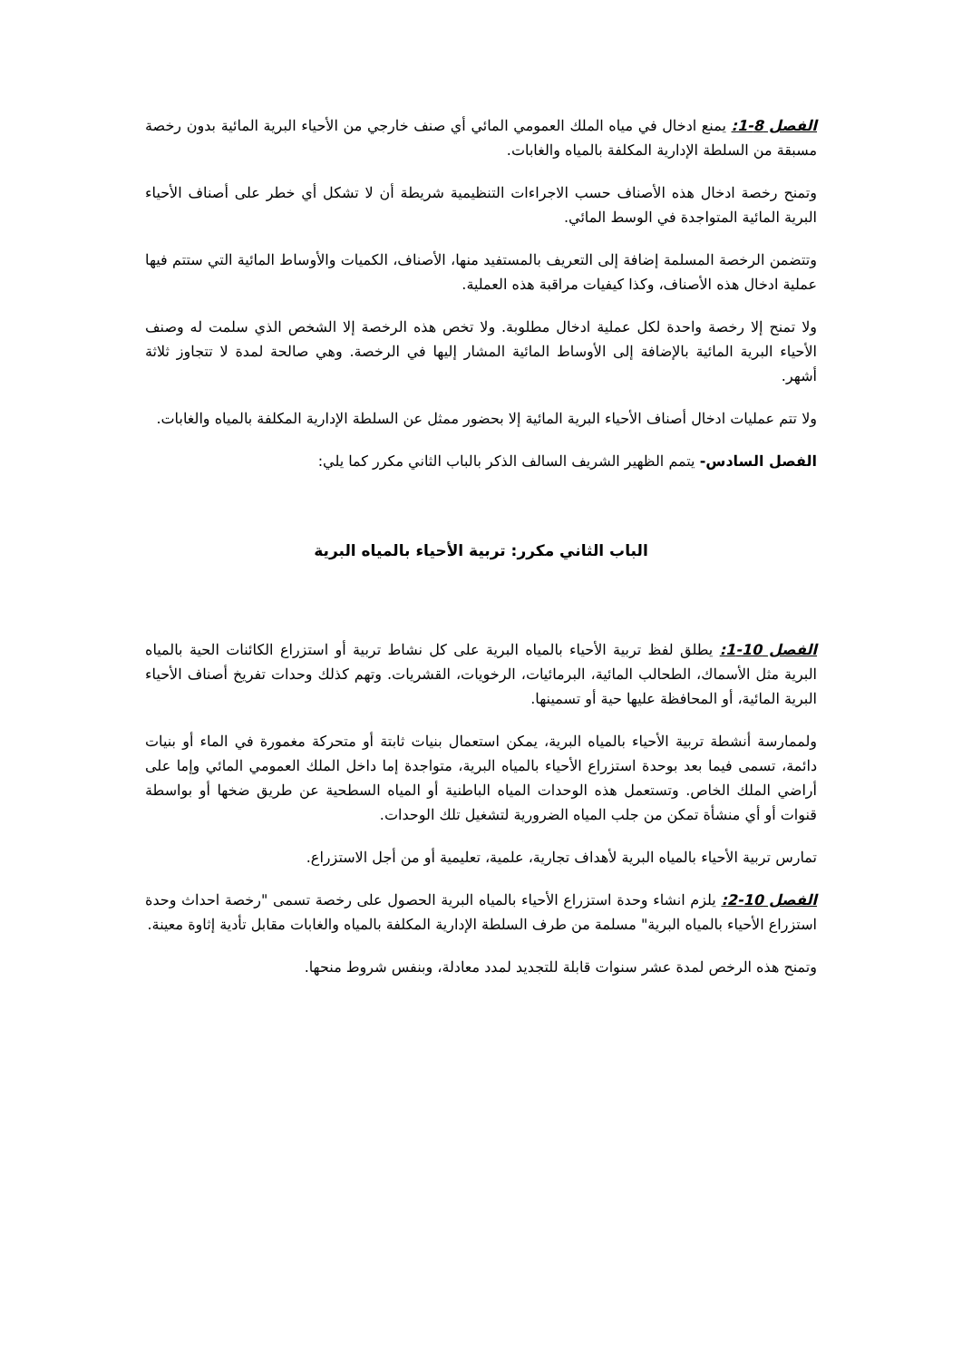الفصل 8-1: يمنع ادخال في مياه الملك العمومي المائي أي صنف خارجي من الأحياء البرية المائية بدون رخصة مسبقة من السلطة الإدارية المكلفة بالمياه والغابات.
وتمنح رخصة ادخال هذه الأصناف حسب الاجراءات التنظيمية شريطة أن لا تشكل أي خطر على أصناف الأحياء البرية المائية المتواجدة في الوسط المائي.
وتتضمن الرخصة المسلمة إضافة إلى التعريف بالمستفيد منها، الأصناف، الكميات والأوساط المائية التي ستتم فيها عملية ادخال هذه الأصناف، وكذا كيفيات مراقبة هذه العملية.
ولا تمنح إلا رخصة واحدة لكل عملية ادخال مطلوبة. ولا تخص هذه الرخصة إلا الشخص الذي سلمت له وصنف الأحياء البرية المائية بالإضافة إلى الأوساط المائية المشار إليها في الرخصة. وهي صالحة لمدة لا تتجاوز ثلاثة أشهر.
ولا تتم عمليات ادخال أصناف الأحياء البرية المائية إلا بحضور ممثل عن السلطة الإدارية المكلفة بالمياه والغابات.
الفصل السادس- يتمم الظهير الشريف السالف الذكر بالباب الثاني مكرر كما يلي:
الباب الثاني مكرر: تربية الأحياء بالمياه البرية
الفصل 10-1: يطلق لفظ تربية الأحياء بالمياه البرية على كل نشاط تربية أو استزراع الكائنات الحية بالمياه البرية مثل الأسماك، الطحالب المائية، البرمائيات، الرخويات، القشريات. وتهم كذلك وحدات تفريخ أصناف الأحياء البرية المائية، أو المحافظة عليها حية أو تسمينها.
ولممارسة أنشطة تربية الأحياء بالمياه البرية، يمكن استعمال بنيات ثابتة أو متحركة مغمورة في الماء أو بنيات دائمة، تسمى فيما بعد بوحدة استزراع الأحياء بالمياه البرية، متواجدة إما داخل الملك العمومي المائي وإما على أراضي الملك الخاص. وتستعمل هذه الوحدات المياه الباطنية أو المياه السطحية عن طريق ضخها أو بواسطة قنوات أو أي منشأة تمكن من جلب المياه الضرورية لتشغيل تلك الوحدات.
تمارس تربية الأحياء بالمياه البرية لأهداف تجارية، علمية، تعليمية أو من أجل الاستزراع.
الفصل 10-2: يلزم انشاء وحدة استزراع الأحياء بالمياه البرية الحصول على رخصة تسمى "رخصة احداث وحدة استزراع الأحياء بالمياه البرية" مسلمة من طرف السلطة الإدارية المكلفة بالمياه والغابات مقابل تأدية إثاوة معينة.
وتمنح هذه الرخص لمدة عشر سنوات قابلة للتجديد لمدد معادلة، وبنفس شروط منحها.